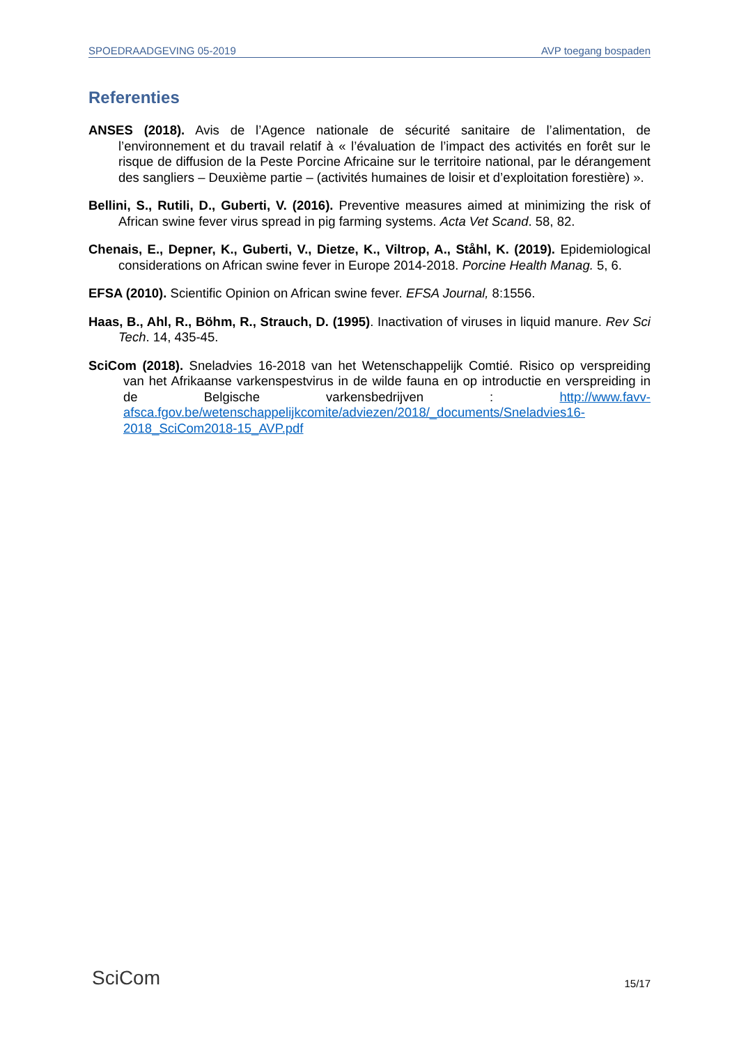SPOEDRAADGEVING 05-2019 AVP toegang bospaden
Referenties
ANSES (2018). Avis de l’Agence nationale de sécurité sanitaire de l’alimentation, de l’environnement et du travail relatif à « l’évaluation de l’impact des activités en forêt sur le risque de diffusion de la Peste Porcine Africaine sur le territoire national, par le dérangement des sangliers – Deuxième partie – (activités humaines de loisir et d’exploitation forestière) ».
Bellini, S., Rutili, D., Guberti, V. (2016). Preventive measures aimed at minimizing the risk of African swine fever virus spread in pig farming systems. Acta Vet Scand. 58, 82.
Chenais, E., Depner, K., Guberti, V., Dietze, K., Viltrop, A., Ståhl, K. (2019). Epidemiological considerations on African swine fever in Europe 2014-2018. Porcine Health Manag. 5, 6.
EFSA (2010). Scientific Opinion on African swine fever. EFSA Journal, 8:1556.
Haas, B., Ahl, R., Böhm, R., Strauch, D. (1995). Inactivation of viruses in liquid manure. Rev Sci Tech. 14, 435-45.
SciCom (2018). Sneladvies 16-2018 van het Wetenschappelijk Comtié. Risico op verspreiding van het Afrikaanse varkenspestvirus in de wilde fauna en op introductie en verspreiding in de Belgische varkensbedrijven : http://www.favv-afsca.fgov.be/wetenschappelijkcomite/adviezen/2018/_documents/Sneladvies16-2018_SciCom2018-15_AVP.pdf
SciCom 15/17